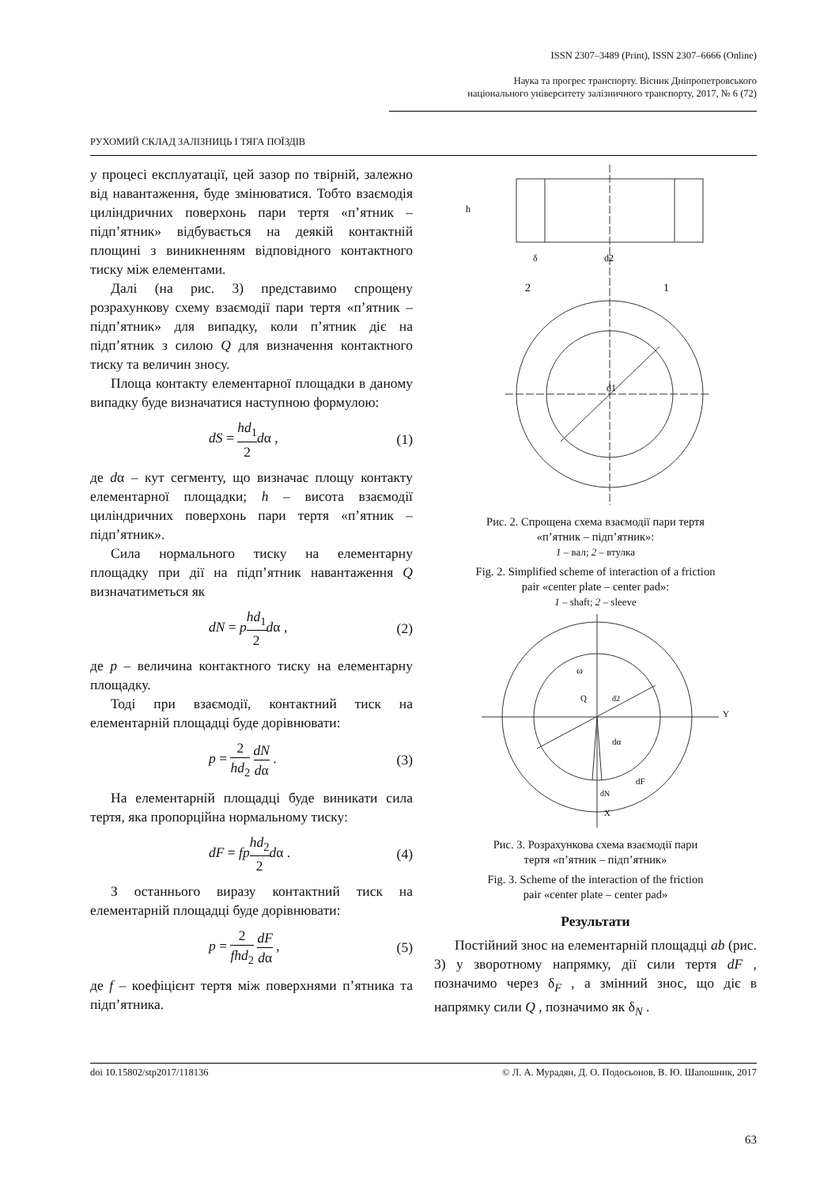ISSN 2307–3489 (Print), ISSN 2307–6666 (Online)
Наука та прогрес транспорту. Вісник Дніпропетровського
національного університету залізничного транспорту, 2017, № 6 (72)
РУХОМИЙ СКЛАД ЗАЛІЗНИЦЬ І ТЯГА ПОЇЗДІВ
у процесі експлуатації, цей зазор по твірній, залежно від навантаження, буде змінюватися. Тобто взаємодія циліндричних поверхонь пари тертя «п’ятник – підп’ятник» відбувається на деякій контактній площині з виникненням відповідного контактного тиску між елементами.
Далі (на рис. 3) представимо спрощену розрахункову схему взаємодії пари тертя «п’ятник – підп’ятник» для випадку, коли п’ятник діє на підп’ятник з силою Q для визначення контактного тиску та величин зносу.
Площа контакту елементарної площадки в даному випадку буде визначатися наступною формулою:
dS = hd<sub>1</sub> 2 dα , (1)
де dα – кут сегменту, що визначає площу контакту елементарної площадки; h – висота взаємодії циліндричних поверхонь пари тертя «п’ятник – підп’ятник».
Сила нормального тиску на елементарну площадку при дії на підп’ятник навантаження Q визначатиметься як
dN = phd<sub>1</sub> 2 dα , (2)
де p – величина контактного тиску на елементарну площадку.
Тоді при взаємодії, контактний тиск на елементарній площадці буде дорівнювати:
p = 2 hd<sub>2</sub> dN dα . (3)
На елементарній площадці буде виникати сила тертя, яка пропорційна нормальному тиску:
dF = fp hd<sub>2</sub> 2 dα . (4)
З останнього виразу контактний тиск на елементарній площадці буде дорівнювати:
p = 2 fhd<sub>2</sub> dF dα , (5)
де f – коефіцієнт тертя між поверхнями п’ятника та підп’ятника.
δ
d2
2
1
h
d1
Рис. 2. Спрощена схема взаємодії пари тертя
«п’ятник – підп’ятник»:
1 – вал; 2 – втулка
Fig. 2. Simplified scheme of interaction of a friction
pair «center plate – center pad»:
1 – shaft; 2 – sleeve
ω
Q
d2
Y
dα
dF
dN
X
Рис. 3. Розрахункова схема взаємодії пари
тертя «п’ятник – підп’ятник»
Fig. 3. Scheme of the interaction of the friction
pair «center plate – center pad»
Результати
Постійний знос на елементарній площадці ab (рис. 3) у зворотному напрямку, дії сили тертя dF , позначимо через δ<sub>F</sub> , а змінний знос, що діє в напрямку сили Q , позначимо як δ<sub>N</sub> .
doi 10.15802/stp2017/118136 © Л. А. Мурадян, Д. О. Подосьонов, В. Ю. Шапошник, 2017
63